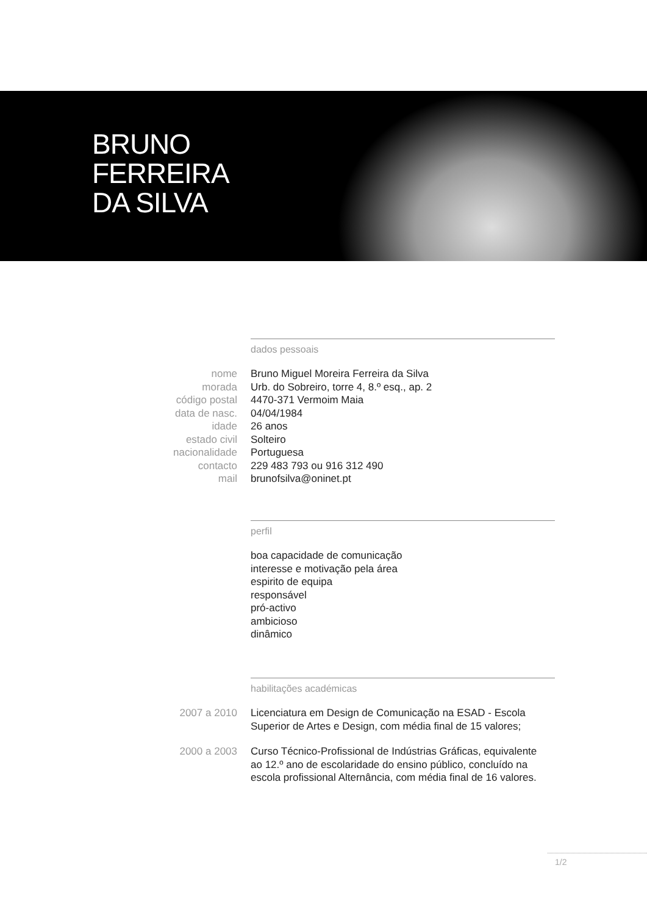BRUNO
FERREIRA
DA SILVA
dados pessoais
nome Bruno Miguel Moreira Ferreira da Silva
morada Urb. do Sobreiro, torre 4, 8.º esq., ap. 2
código postal 4470-371 Vermoim Maia
data de nasc. 04/04/1984
idade 26 anos
estado civil Solteiro
nacionalidade Portuguesa
contacto 229 483 793 ou 916 312 490
mail brunofsilva@oninet.pt
perfil
boa capacidade de comunicação
interesse e motivação pela área
espirito de equipa
responsável
pró-activo
ambicioso
dinâmico
habilitações académicas
2007 a 2010 Licenciatura em Design de Comunicação na ESAD - Escola Superior de Artes e Design, com média final de 15 valores;
2000 a 2003 Curso Técnico-Profissional de Indústrias Gráficas, equivalente ao 12.º ano de escolaridade do ensino público, concluído na escola profissional Alternância, com média final de 16 valores.
1/2